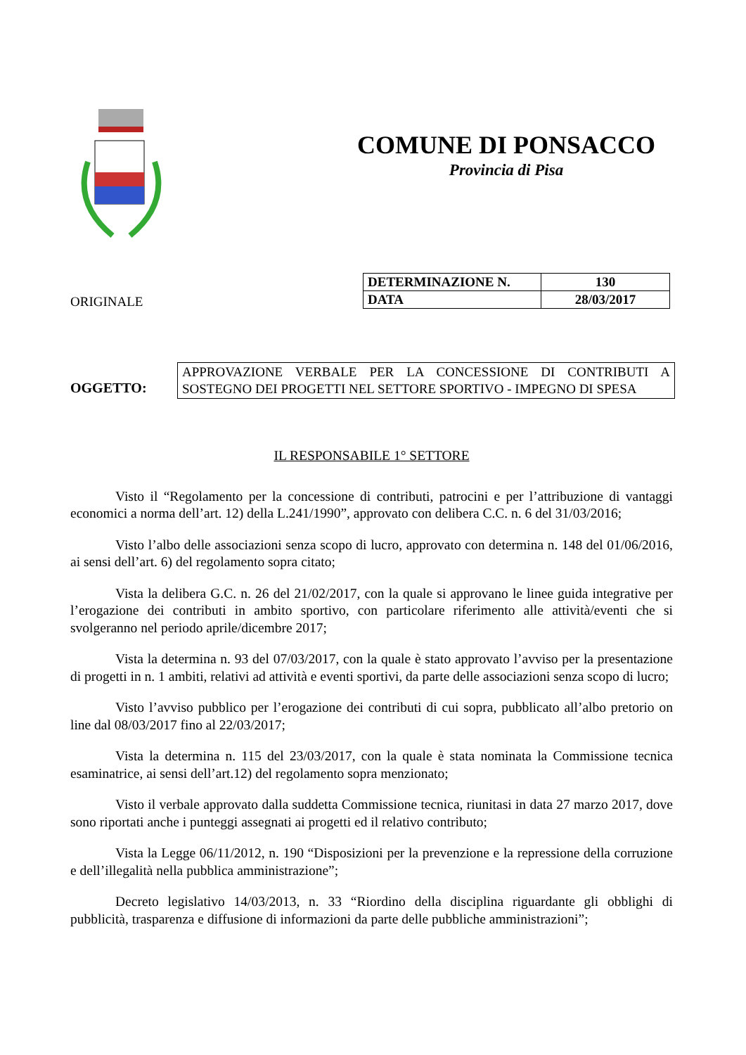COMUNE DI PONSACCO
Provincia di Pisa
ORIGINALE
| DETERMINAZIONE N. | 130 |
| DATA | 28/03/2017 |
OGGETTO:
APPROVAZIONE VERBALE PER LA CONCESSIONE DI CONTRIBUTI A SOSTEGNO DEI PROGETTI NEL SETTORE SPORTIVO - IMPEGNO DI SPESA
IL RESPONSABILE 1° SETTORE
Visto il “Regolamento per la concessione di contributi, patrocini e per l’attribuzione di vantaggi economici a norma dell’art. 12) della L.241/1990”, approvato con delibera C.C. n. 6 del 31/03/2016;
Visto l’albo delle associazioni senza scopo di lucro, approvato con determina n. 148 del 01/06/2016, ai sensi dell’art. 6) del regolamento sopra citato;
Vista la delibera G.C. n. 26 del 21/02/2017, con la quale si approvano le linee guida integrative per l’erogazione dei contributi in ambito sportivo, con particolare riferimento alle attività/eventi che si svolgeranno nel periodo aprile/dicembre 2017;
Vista la determina n. 93 del 07/03/2017, con la quale è stato approvato l’avviso per la presentazione di progetti in n. 1 ambiti, relativi ad attività e eventi sportivi, da parte delle associazioni senza scopo di lucro;
Visto l’avviso pubblico per l’erogazione dei contributi di cui sopra, pubblicato all’albo pretorio on line dal 08/03/2017 fino al 22/03/2017;
Vista la determina n. 115 del 23/03/2017, con la quale è stata nominata la Commissione tecnica esaminatrice, ai sensi dell’art.12) del regolamento sopra menzionato;
Visto il verbale approvato dalla suddetta Commissione tecnica, riunitasi in data 27 marzo 2017, dove sono riportati anche i punteggi assegnati ai progetti ed il relativo contributo;
Vista la Legge 06/11/2012, n. 190 “Disposizioni per la prevenzione e la repressione della corruzione e dell’illegalità nella pubblica amministrazione”;
Decreto legislativo 14/03/2013, n. 33 “Riordino della disciplina riguardante gli obblighi di pubblicità, trasparenza e diffusione di informazioni da parte delle pubbliche amministrazioni”;